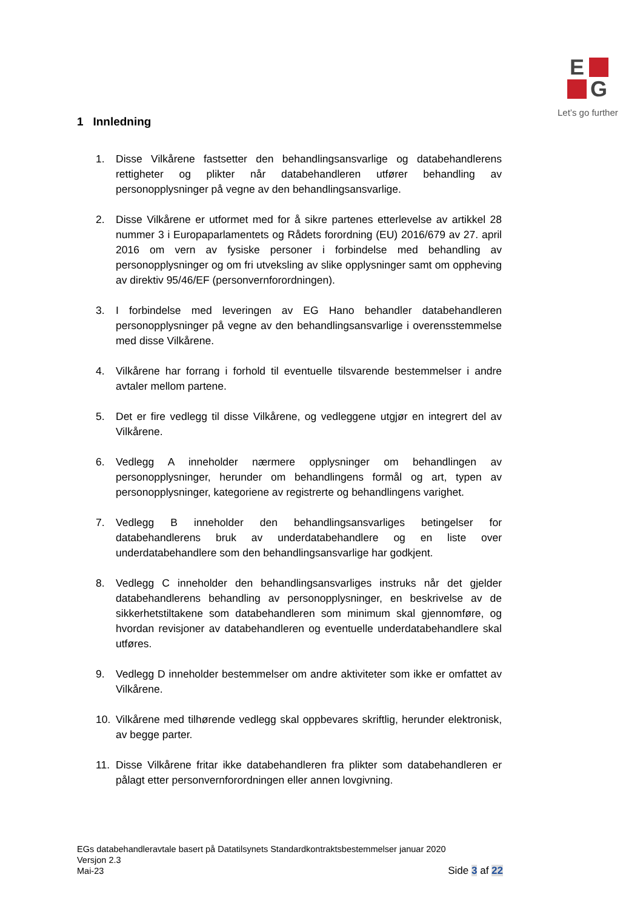E
G
Let’s go further
1 Innledning
1. Disse Vilkårene fastsetter den behandlingsansvarlige og databehandlerens rettigheter og plikter når databehandleren utfører behandling av personopplysninger på vegne av den behandlingsansvarlige.
2. Disse Vilkårene er utformet med for å sikre partenes etterlevelse av artikkel 28 nummer 3 i Europaparlamentets og Rådets forordning (EU) 2016/679 av 27. april 2016 om vern av fysiske personer i forbindelse med behandling av personopplysninger og om fri utveksling av slike opplysninger samt om oppheving av direktiv 95/46/EF (personvernforordningen).
3. I forbindelse med leveringen av EG Hano behandler databehandleren personopplysninger på vegne av den behandlingsansvarlige i overensstemmelse med disse Vilkårene.
4. Vilkårene har forrang i forhold til eventuelle tilsvarende bestemmelser i andre avtaler mellom partene.
5. Det er fire vedlegg til disse Vilkårene, og vedleggene utgjør en integrert del av Vilkårene.
6. Vedlegg A inneholder nærmere opplysninger om behandlingen av personopplysninger, herunder om behandlingens formål og art, typen av personopplysninger, kategoriene av registrerte og behandlingens varighet.
7. Vedlegg B inneholder den behandlingsansvarliges betingelser for databehandlerens bruk av underdatabehandlere og en liste over underdatabehandlere som den behandlingsansvarlige har godkjent.
8. Vedlegg C inneholder den behandlingsansvarliges instruks når det gjelder databehandlerens behandling av personopplysninger, en beskrivelse av de sikkerhetstiltakene som databehandleren som minimum skal gjennomføre, og hvordan revisjoner av databehandleren og eventuelle underdatabehandlere skal utføres.
9. Vedlegg D inneholder bestemmelser om andre aktiviteter som ikke er omfattet av Vilkårene.
10. Vilkårene med tilhørende vedlegg skal oppbevares skriftlig, herunder elektronisk, av begge parter.
11. Disse Vilkårene fritar ikke databehandleren fra plikter som databehandleren er pålagt etter personvernforordningen eller annen lovgivning.
EGs databehandleravtale basert på Datatilsynets Standardkontraktsbestemmelser januar 2020
Versjon 2.3
Mai-23
Side 3 af 22